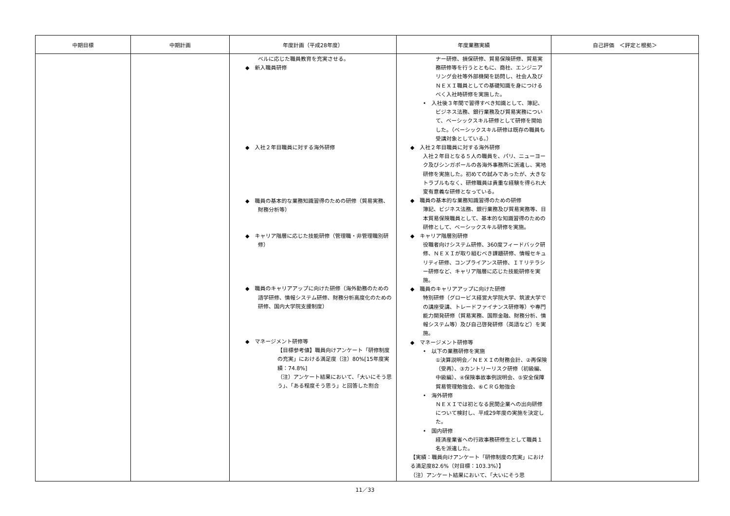| 中期目標 | 中期計画 | 年度計画（平成28年度） | 年度業務実績 | 自己評価 ＜評定と根拠＞ |
| --- | --- | --- | --- | --- |
| | | ベルに応じた職員教育を充実させる。 ◆ 新入職員研修 ◆ 入社２年目職員に対する海外研修 ◆ 職員の基本的な業務知識習得のための研修（貿易実務、財務分析等） ◆ キャリア階層に応じた技能研修（管理職・非管理職別研修） ◆ 職員のキャリアアップに向けた研修（海外勤務のための語学研修、情報システム研修、財務分析高度化のための研修、国内大学院支援制度） ◆ マネージメント研修等 【目標参考値】職員向けアンケート「研修制度の充実」における満足度（注）80%[15年度実績：74.8%] （注）アンケート結果において、「大いにそう思う」、「ある程度そう思う」と回答した割合 | ナー研修、損保研修、貿易保険研修、貿易実務研修等を行うとともに、商社、エンジニアリング会社等外部機関を訪問し、社会人及びＮＥＸＩ職員としての基礎知識を身につけるべく入社時研修を実施した。 • 入社後３年間で習得すべき知識として、簿記、ビジネス法務、銀行業務及び貿易実務について、ベーシックスキル研修として研修を開始した。（ベーシックスキル研修は既存の職員も受講対象としている。） ◆ 入社２年目職員に対する海外研修 入社２年目となる５人の職員を、パリ、ニューヨーク及びシンガポールの各海外事務所に派遣し、実地研修を実施した。初めての試みであったが、大きなトラブルもなく、研修職員は貴重な経験を得られ大変有意義な研修となっている。 ◆ 職員の基本的な業務知識習得のための研修 簿記、ビジネス法務、銀行業務及び貿易実務等、日本貿易保険職員として、基本的な知識習得のための研修として、ベーシックスキル研修を実施。 ◆ キャリア階層別研修 役職者向けシステム研修、360度フィードバック研修、ＮＥＸＩが取り組むべき課題研修、情報セキュリティ研修、コンプライアンス研修、ＩＴリテラシー研修など、キャリア階層に応じた技能研修を実施。 ◆ 職員のキャリアアップに向けた研修 特別研修（グロービス経営大学院大学、筑波大学での講座受講、トレードファイナンス研修等）や専門能力開発研修（貿易実務、国際金融、財務分析、情報システム等）及び自己啓発研修（英語など）を実施。 ◆ マネージメント研修等 • 以下の業務研修を実施 ①決算説明会／ＮＥＸＩの財務会計、②再保険（受再）、③カントリーリスク研修（初級編、中級編）、④保険事故事例説明会、⑤安全保障貿易管理勉強会、⑥ＣＲＧ勉強会 • 海外研修 ＮＥＸＩでは初となる民間企業への出向研修について検討し、平成29年度の実施を決定した。 • 国内研修 経済産業省への行政事務研修生として職員１名を派遣した。 【実績：職員向けアンケート「研修制度の充実」における満足度82.6%（対目標：103.3%）】 （注）アンケート結果において、「大いにそう思 | |
11／33